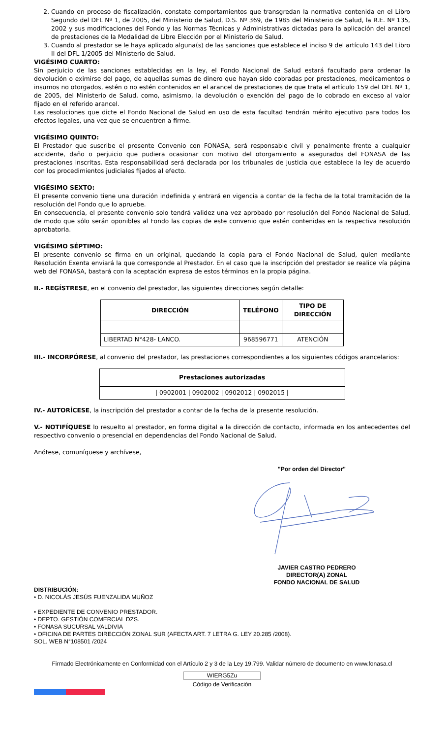2. Cuando en proceso de fiscalización, constate comportamientos que transgredan la normativa contenida en el Libro Segundo del DFL Nº 1, de 2005, del Ministerio de Salud, D.S. Nº 369, de 1985 del Ministerio de Salud, la R.E. Nº 135, 2002 y sus modificaciones del Fondo y las Normas Técnicas y Administrativas dictadas para la aplicación del arancel de prestaciones de la Modalidad de Libre Elección por el Ministerio de Salud.
3. Cuando al prestador se le haya aplicado alguna(s) de las sanciones que establece el inciso 9 del artículo 143 del Libro II del DFL 1/2005 del Ministerio de Salud.
VIGÉSIMO CUARTO:
Sin perjuicio de las sanciones establecidas en la ley, el Fondo Nacional de Salud estará facultado para ordenar la devolución o eximirse del pago, de aquellas sumas de dinero que hayan sido cobradas por prestaciones, medicamentos o insumos no otorgados, estén o no estén contenidos en el arancel de prestaciones de que trata el artículo 159 del DFL Nº 1, de 2005, del Ministerio de Salud, como, asimismo, la devolución o exención del pago de lo cobrado en exceso al valor fijado en el referido arancel.
Las resoluciones que dicte el Fondo Nacional de Salud en uso de esta facultad tendrán mérito ejecutivo para todos los efectos legales, una vez que se encuentren a firme.
VIGÉSIMO QUINTO:
El Prestador que suscribe el presente Convenio con FONASA, será responsable civil y penalmente frente a cualquier accidente, daño o perjuicio que pudiera ocasionar con motivo del otorgamiento a asegurados del FONASA de las prestaciones inscritas. Esta responsabilidad será declarada por los tribunales de justicia que establece la ley de acuerdo con los procedimientos judiciales fijados al efecto.
VIGÉSIMO SEXTO:
El presente convenio tiene una duración indefinida y entrará en vigencia a contar de la fecha de la total tramitación de la resolución del Fondo que lo apruebe.
En consecuencia, el presente convenio solo tendrá validez una vez aprobado por resolución del Fondo Nacional de Salud, de modo que sólo serán oponibles al Fondo las copias de este convenio que estén contenidas en la respectiva resolución aprobatoria.
VIGÉSIMO SÉPTIMO:
El presente convenio se firma en un original, quedando la copia para el Fondo Nacional de Salud, quien mediante Resolución Exenta enviará la que corresponde al Prestador. En el caso que la inscripción del prestador se realice vía página web del FONASA, bastará con la aceptación expresa de estos términos en la propia página.
II.- REGÍSTRESE, en el convenio del prestador, las siguientes direcciones según detalle:
| DIRECCIÓN | TELÉFONO | TIPO DE DIRECCIÓN |
| --- | --- | --- |
| LIBERTAD N°428- LANCO. | 968596771 | ATENCIÓN |
III.- INCORPÓRESE, al convenio del prestador, las prestaciones correspondientes a los siguientes códigos arancelarios:
| Prestaciones autorizadas |
| --- |
| / 0902001 / 0902002 / 0902012 / 0902015 / |
IV.- AUTORÍCESE, la inscripción del prestador a contar de la fecha de la presente resolución.
V.- NOTIFÍQUESE lo resuelto al prestador, en forma digital a la dirección de contacto, informada en los antecedentes del respectivo convenio o presencial en dependencias del Fondo Nacional de Salud.
Anótese, comuníquese y archívese,
"Por orden del Director"
JAVIER CASTRO PEDRERO
DIRECTOR(A) ZONAL
FONDO NACIONAL DE SALUD
DISTRIBUCIÓN:
• D. NICOLÁS JESÚS FUENZALIDA MUÑOZ
• EXPEDIENTE DE CONVENIO PRESTADOR.
• DEPTO. GESTIÓN COMERCIAL DZS.
• FONASA SUCURSAL VALDIVIA
• OFICINA DE PARTES DIRECCIÓN ZONAL SUR (AFECTA ART. 7 LETRA G. LEY 20.285 /2008).
SOL. WEB N°108501 /2024
Firmado Electrónicamente en Conformidad con el Artículo 2 y 3 de la Ley 19.799. Validar número de documento en www.fonasa.cl
WIERG5Zu
Código de Verificación